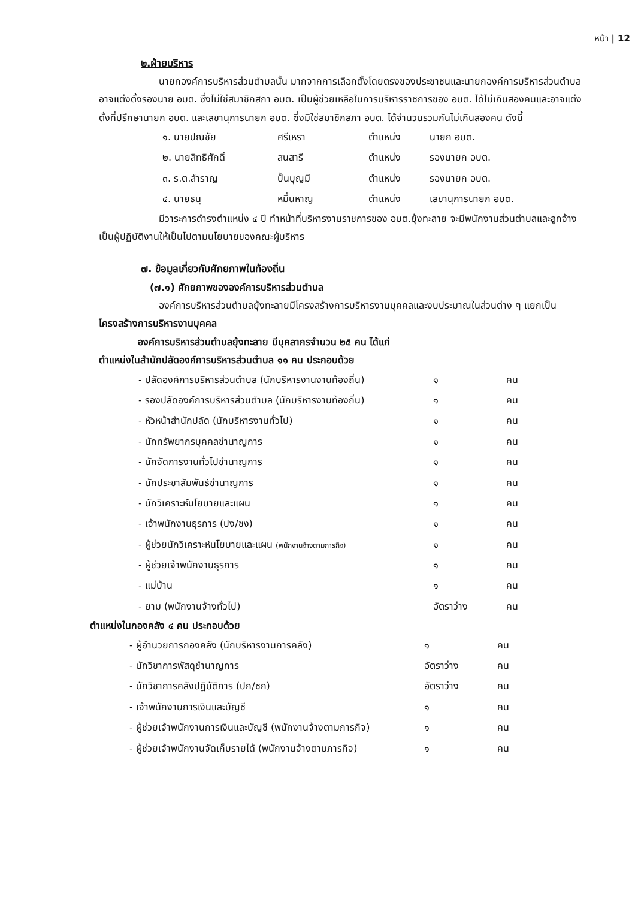หน้า | 12
๒.ฝ่ายบริหาร
นายกองค์การบริหารส่วนตำบลนั้น มากจากการเลือกตั้งโดยตรงของประชาชนและนายกองค์การบริหารส่วนตำบล อาจแต่งตั้งรองนาย อบต. ซึ่งไม่ใช่สมาชิกสภา อบต. เป็นผู้ช่วยเหลือในการบริหารราชการของ อบต. ได้ไม่เกินสองคนและอาจแต่งตั้งที่ปรึกษานายก อบต. และเลขานุการนายก อบต. ซึ่งมิใช่สมาชิกสภา อบต. ได้จำนวนรวมกันไม่เกินสองคน ดังนี้
| ๑. นายปณชัย | ศรีเหรา | ตำแหน่ง | นายก อบต. |
| ๒. นายสิทธิศักดิ์ | สนสารี | ตำแหน่ง | รองนายก อบต. |
| ๓. ร.ต.สำราญ | ปั้นบุญมี | ตำแหน่ง | รองนายก อบต. |
| ๔. นายธนุ | หมื่นหาญ | ตำแหน่ง | เลขานุการนายก อบต. |
มีวาระการดำรงตำแหน่ง ๔ ปี ทำหน้าที่บริหารงานราชการของ อบต.ยุ้งทะลาย จะมีพนักงานส่วนตำบลและลูกจ้างเป็นผู้ปฏิบัติงานให้เป็นไปตามนโยบายของคณะผู้บริหาร
๗. ข้อมูลเกี่ยวกับศักยภาพในท้องถิ่น
(๗.๑) ศักยภาพขององค์การบริหารส่วนตำบล
องค์การบริหารส่วนตำบลยุ้งทะลายมีโครงสร้างการบริหารงานบุคคลและงบประมาณในส่วนต่าง ๆ แยกเป็น โครงสร้างการบริหารงานบุคคล
องค์การบริหารส่วนตำบลยุ้งทะลาย มีบุคลากรจำนวน ๒๕ คน ได้แก่
ตำแหน่งในสำนักปลัดองค์การบริหารส่วนตำบล ๑๑ คน ประกอบด้วย
| - ปลัดองค์การบริหารส่วนตำบล (นักบริหารงานงานท้องถิ่น) | ๑ | คน |
| - รองปลัดองค์การบริหารส่วนตำบล (นักบริหารงานท้องถิ่น) | ๑ | คน |
| - หัวหน้าสำนักปลัด (นักบริหารงานทั่วไป) | ๑ | คน |
| - นักทรัพยากรบุคคลชำนาญการ | ๑ | คน |
| - นักจัดการงานทั่วไปชำนาญการ | ๑ | คน |
| - นักประชาสัมพันธ์ชำนาญการ | ๑ | คน |
| - นักวิเคราะห์นโยบายและแผน | ๑ | คน |
| - เจ้าพนักงานธุรการ (ปง/ชง) | ๑ | คน |
| - ผู้ช่วยนักวิเคราะห์นโยบายและแผน (พนักงานจ้างตามภารกิจ) | ๑ | คน |
| - ผู้ช่วยเจ้าพนักงานธุรการ | ๑ | คน |
| - แม่บ้าน | ๑ | คน |
| - ยาม (พนักงานจ้างทั่วไป) | อัตราว่าง | คน |
ตำแหน่งในกองคลัง ๔ คน ประกอบด้วย
| - ผู้อำนวยการกองคลัง (นักบริหารงานการคลัง) | ๑ | คน |
| - นักวิชาการพัสดุชำนาญการ | อัตราว่าง | คน |
| - นักวิชาการคลังปฏิบัติการ (ปก/ชก) | อัตราว่าง | คน |
| - เจ้าพนักงานการเงินและบัญชี | ๑ | คน |
| - ผู้ช่วยเจ้าพนักงานการเงินและบัญชี (พนักงานจ้างตามภารกิจ) | ๑ | คน |
| - ผู้ช่วยเจ้าพนักงานจัดเก็บรายได้ (พนักงานจ้างตามภารกิจ) | ๑ | คน |